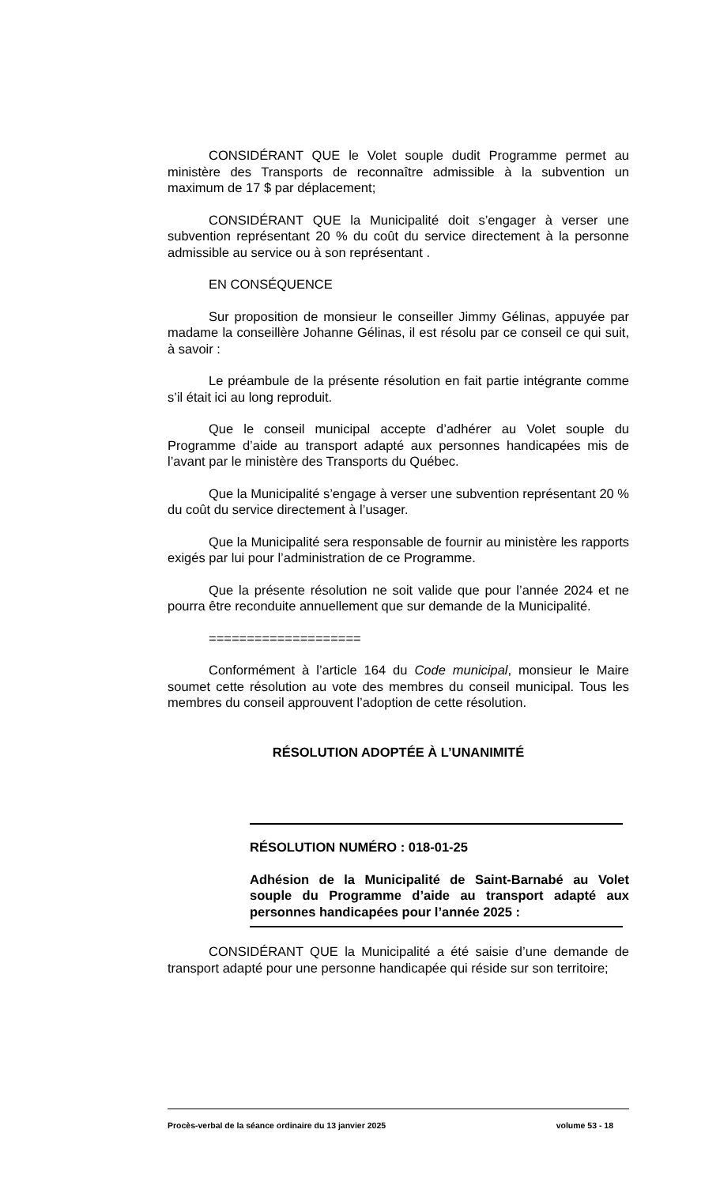CONSIDÉRANT QUE le Volet souple dudit Programme permet au ministère des Transports de reconnaître admissible à la subvention un maximum de 17 $ par déplacement;
CONSIDÉRANT QUE la Municipalité doit s’engager à verser une subvention représentant 20 % du coût du service directement à la personne admissible au service ou à son représentant .
EN CONSÉQUENCE
Sur proposition de monsieur le conseiller Jimmy Gélinas, appuyée par madame la conseillère Johanne Gélinas, il est résolu par ce conseil ce qui suit, à savoir :
Le préambule de la présente résolution en fait partie intégrante comme s’il était ici au long reproduit.
Que le conseil municipal accepte d’adhérer au Volet souple du Programme d’aide au transport adapté aux personnes handicapées mis de l’avant par le ministère des Transports du Québec.
Que la Municipalité s’engage à verser une subvention représentant 20 % du coût du service directement à l’usager.
Que la Municipalité sera responsable de fournir au ministère les rapports exigés par lui pour l’administration de ce Programme.
Que la présente résolution ne soit valide que pour l’année 2024 et ne pourra être reconduite annuellement que sur demande de la Municipalité.
====================
Conformément à l’article 164 du Code municipal, monsieur le Maire soumet cette résolution au vote des membres du conseil municipal. Tous les membres du conseil approuvent l’adoption de cette résolution.
RÉSOLUTION ADOPTÉE À L’UNANIMITÉ
RÉSOLUTION NUMÉRO : 018-01-25
Adhésion de la Municipalité de Saint-Barnabé au Volet souple du Programme d’aide au transport adapté aux personnes handicapées pour l’année 2025 :
CONSIDÉRANT QUE la Municipalité a été saisie d’une demande de transport adapté pour une personne handicapée qui réside sur son territoire;
Procès-verbal de la séance ordinaire du 13 janvier 2025 volume 53 - 18